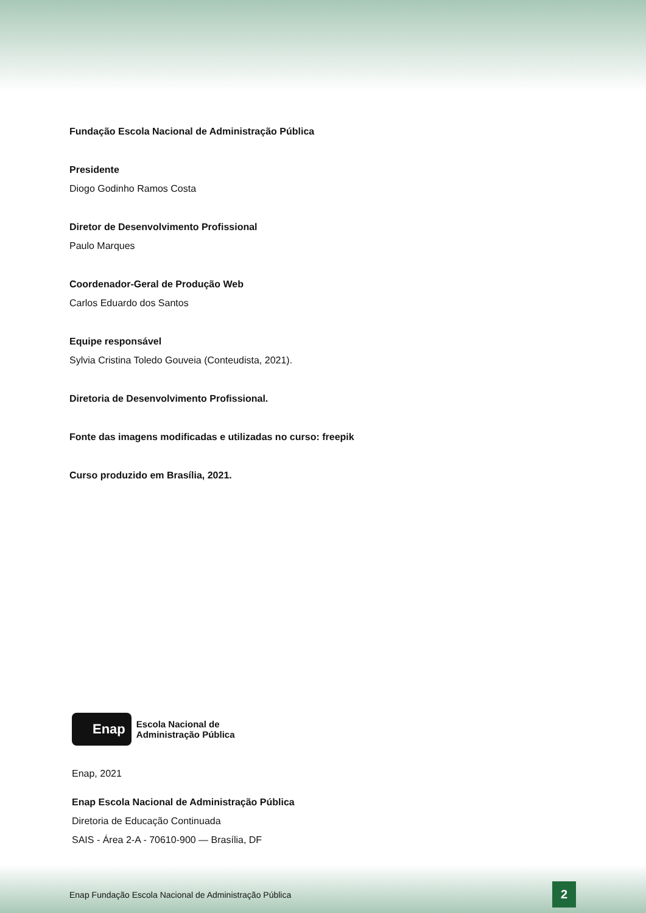Fundação Escola Nacional de Administração Pública
Presidente
Diogo Godinho Ramos Costa
Diretor de Desenvolvimento Profissional
Paulo Marques
Coordenador-Geral de Produção Web
Carlos Eduardo dos Santos
Equipe responsável
Sylvia Cristina Toledo Gouveia (Conteudista, 2021).
Diretoria de Desenvolvimento Profissional.
Fonte das imagens modificadas e utilizadas no curso: freepik
Curso produzido em Brasília, 2021.
Enap
Escola Nacional de
Administração Pública
Enap, 2021
Enap Escola Nacional de Administração Pública
Diretoria de Educação Continuada
SAIS - Área 2-A - 70610-900 — Brasília, DF
Enap Fundação Escola Nacional de Administração Pública 2